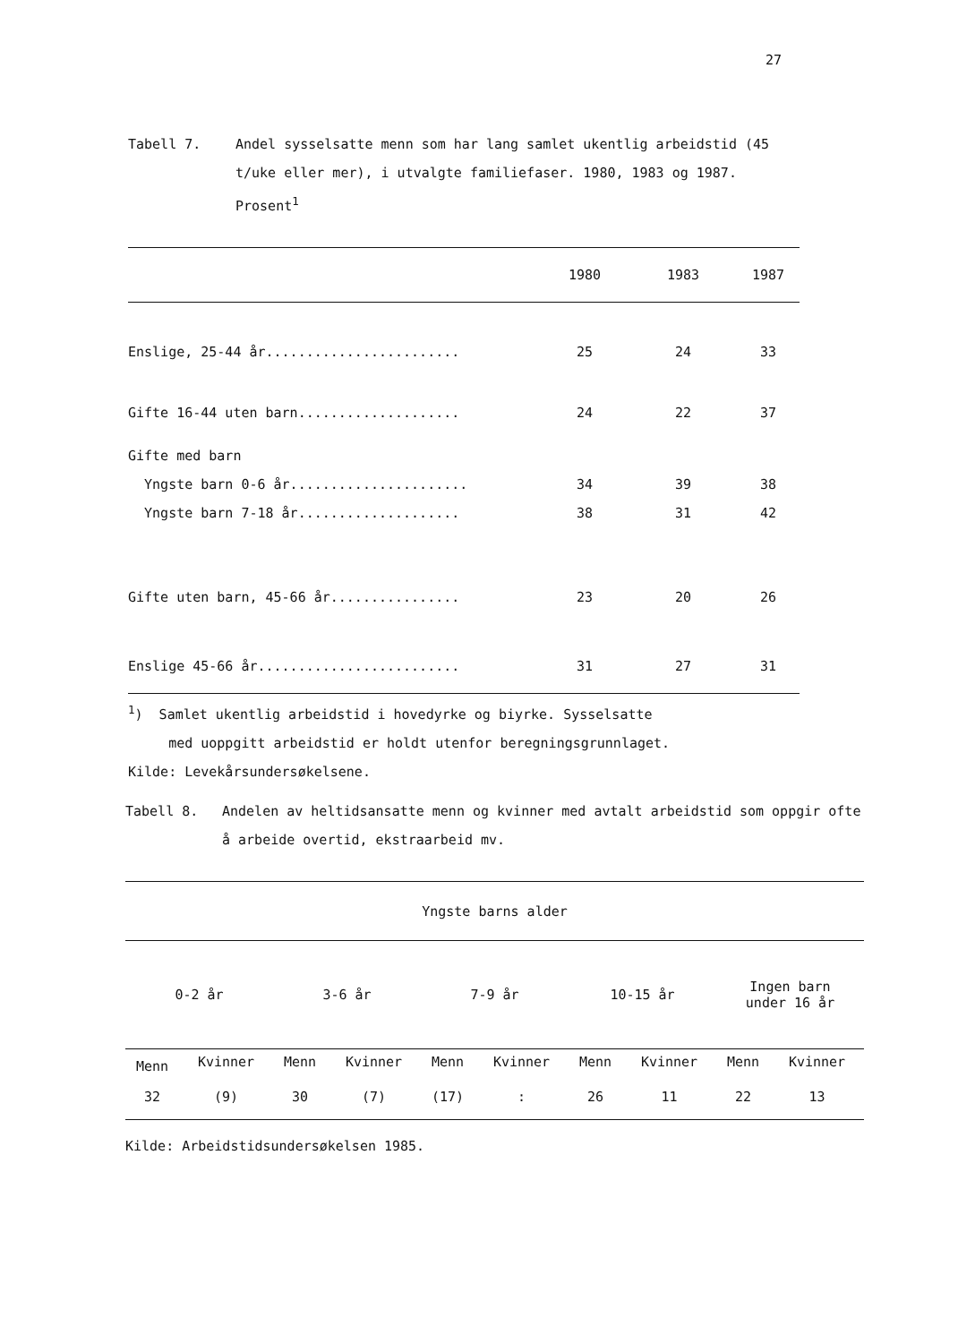27
Tabell 7. Andel sysselsatte menn som har lang samlet ukentlig arbeidstid (45 t/uke eller mer), i utvalgte familiefaser. 1980, 1983 og 1987. Prosent<sup>1</sup>
| | 1980 | 1983 | 1987 |
| --- | --- | --- | --- |
| Enslige, 25-44 år........................ | 25 | 24 | 33 |
| Gifte 16-44 uten barn.................... | 24 | 22 | 37 |
| Gifte med barn | | | |
| Yngste barn 0-6 år...................... | 34 | 39 | 38 |
| Yngste barn 7-18 år.................... | 38 | 31 | 42 |
| Gifte uten barn, 45-66 år................ | 23 | 20 | 26 |
| Enslige 45-66 år......................... | 31 | 27 | 31 |
<sup>1</sup>) Samlet ukentlig arbeidstid i hovedyrke og biyrke. Sysselsatte
med uoppgitt arbeidstid er holdt utenfor beregningsgrunnlaget.
Kilde: Levekårsundersøkelsene.
Tabell 8. Andelen av heltidsansatte menn og kvinner med avtalt arbeidstid som oppgir ofte å arbeide overtid, ekstraarbeid mv.
| Yngste barns alder | | | | | | | | | |
| --- | --- | --- | --- | --- | --- | --- | --- | --- | --- |
| 0-2 år | | 3-6 år | | 7-9 år | | 10-15 år | | Ingen barn under 16 år | |
| Menn | Kvinner | Menn | Kvinner | Menn | Kvinner | Menn | Kvinner | Menn | Kvinner |
| 32 | (9) | 30 | (7) | (17) | : | 26 | 11 | 22 | 13 |
Kilde: Arbeidstidsundersøkelsen 1985.